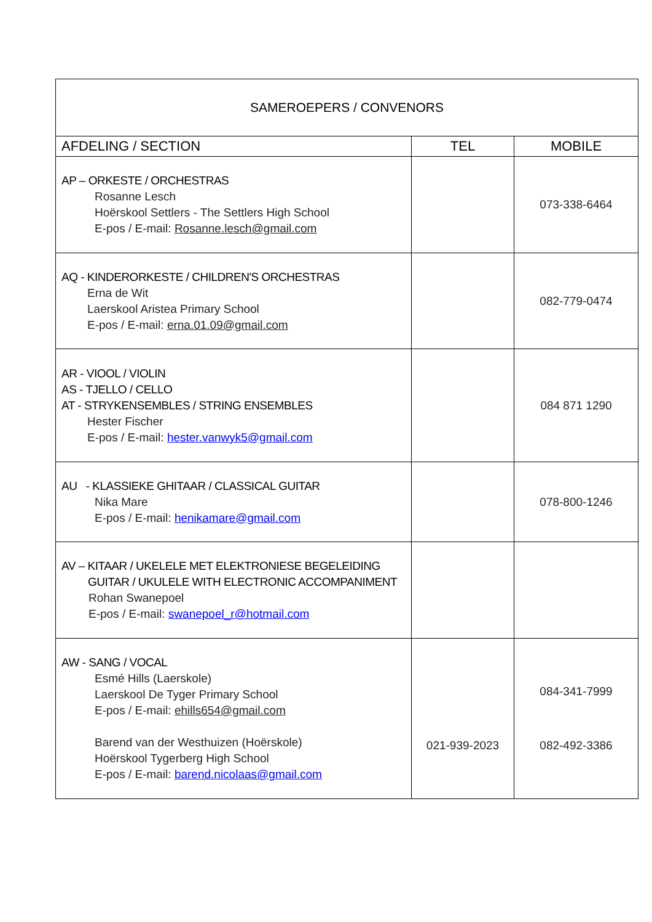| SAMEROEPERS / CONVENORS | | |
| --- | --- | --- |
| AFDELING / SECTION | TEL | MOBILE |
| AP – ORKESTE / ORCHESTRAS Rosanne Lesch Hoërskool Settlers - The Settlers High School E-pos / E-mail: Rosanne.lesch@gmail.com | | 073-338-6464 |
| AQ - KINDERORKESTE / CHILDREN'S ORCHESTRAS Erna de Wit Laerskool Aristea Primary School E-pos / E-mail: erna.01.09@gmail.com | | 082-779-0474 |
| AR - VIOOL / VIOLIN AS - TJELLO / CELLO AT - STRYKENSEMBLES / STRING ENSEMBLES Hester Fischer E-pos / E-mail: hester.vanwyk5@gmail.com | | 084 871 1290 |
| AU - KLASSIEKE GHITAAR / CLASSICAL GUITAR Nika Mare E-pos / E-mail: henikamare@gmail.com | | 078-800-1246 |
| AV – KITAAR / UKELELE MET ELEKTRONIESE BEGELEIDING GUITAR / UKULELE WITH ELECTRONIC ACCOMPANIMENT Rohan Swanepoel E-pos / E-mail: swanepoel_r@hotmail.com | | |
| AW - SANG / VOCAL Esmé Hills (Laerskole) Laerskool De Tyger Primary School E-pos / E-mail: ehills654@gmail.com Barend van der Westhuizen (Hoërskole) Hoërskool Tygerberg High School E-pos / E-mail: barend.nicolaas@gmail.com | 021-939-2023 | 084-341-7999 082-492-3386 |